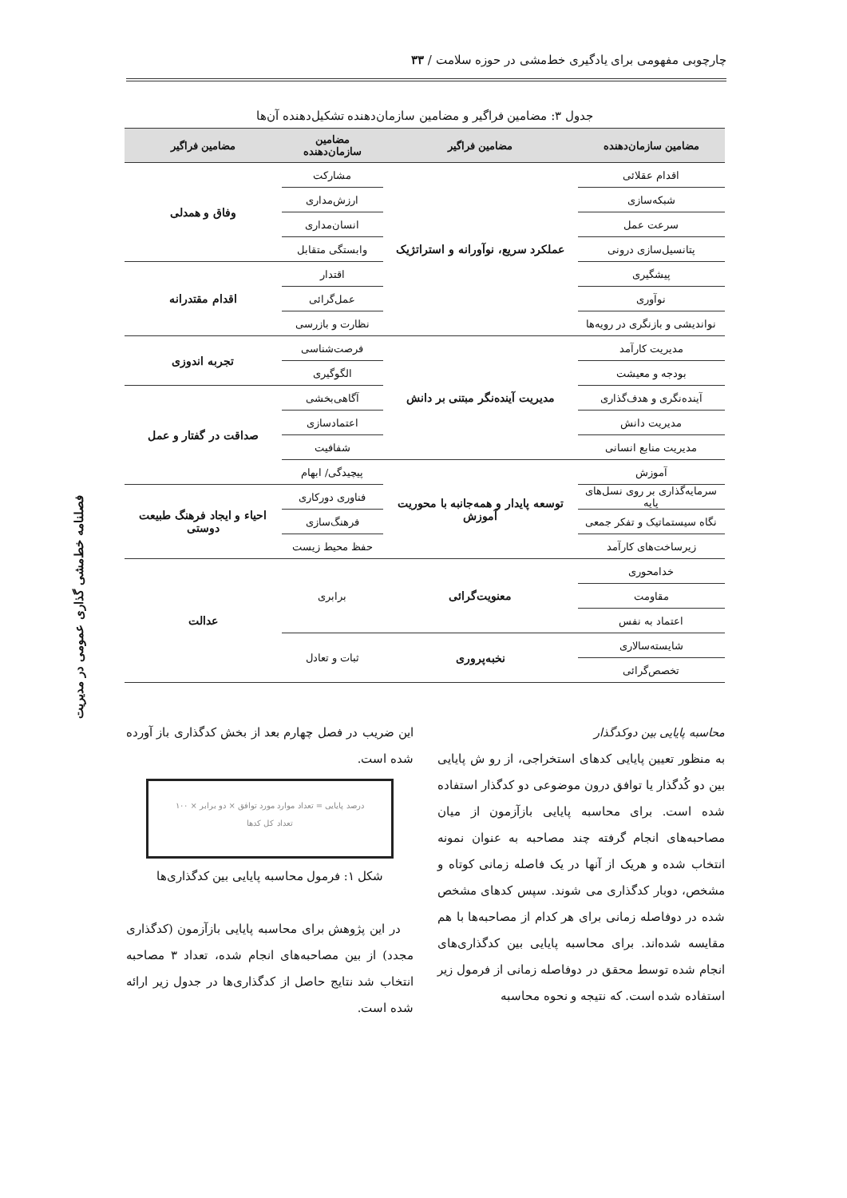چارچوبی مفهومی برای یادگیری خط‌مشی در حوزه سلامت / ۳۳
فصلنامه خط‌مشی گذاری عمومی در مدیریت
جدول ۳: مضامین فراگیر و مضامین سازمان‌دهنده تشکیل‌دهنده آن‌ها
| مضامین سازمان‌دهنده | مضامین فراگیر | مضامین سازمان‌دهنده | مضامین فراگیر |
| --- | --- | --- | --- |
| اقدام عقلائی | عملکرد سریع، نوآورانه و استراتژیک | مشارکت | وفاق و همدلی |
| شبکه‌سازی | | ارزش‌مداری | |
| سرعت عمل | | انسان‌مداری | |
| پتانسیل‌سازی درونی | | وابستگی متقابل | |
| پیشگیری | | اقتدار | اقدام مقتدرانه |
| نوآوری | | عمل‌گرائی | |
| نواندیشی و بازنگری در رویه‌ها | | نظارت و بازرسی | |
| مدیریت کارآمد | مدیریت آینده‌نگر مبتنی بر دانش | فرصت‌شناسی | تجربه اندوزی |
| بودجه و معیشت | | الگوگیری | |
| آینده‌نگری و هدف‌گذاری | | آگاهی‌بخشی | صداقت در گفتار و عمل |
| مدیریت دانش | | اعتمادسازی | |
| مدیریت منابع انسانی | | شفافیت | |
| آموزش | توسعه پایدار و همه‌جانبه با محوریت آموزش | پیچیدگی/ ابهام | |
| سرمایه‌گذاری بر روی نسل‌های پایه | | فناوری دورکاری | احیاء و ایجاد فرهنگ طبیعت دوستی |
| نگاه سیستماتیک و تفکر جمعی | | فرهنگ‌سازی | |
| زیرساخت‌های کارآمد | | حفظ محیط زیست | |
| خدامحوری | معنویت‌گرائی | برابری | عدالت |
| مقاومت | | | |
| اعتماد به نفس | | | |
| شایسته‌سالاری | نخبه‌پروری | ثبات و تعادل | |
| تخصص‌گرائی | | | |
محاسبه پایایی بین دوکدگذار
به منظور تعیین پایایی کدهای استخراجی، از رو ش پایایی بین دو کُدگذار یا توافق درون موضوعی دو کدگذار استفاده شده است. برای محاسبه پایایی بازآزمون از میان مصاحبه‌های انجام گرفته چند مصاحبه به عنوان نمونه انتخاب شده و هریک از آنها در یک فاصله زمانی کوتاه و مشخص، دوبار کدگذاری می شوند. سپس کدهای مشخص شده در دوفاصله زمانی برای هر کدام از مصاحبه‌ها با هم مقایسه شده‌اند. برای محاسبه پایایی بین کدگذاری‌های انجام شده توسط محقق در دوفاصله زمانی از فرمول زیر استفاده شده است. که نتیجه و نحوه محاسبه
این ضریب در فصل چهارم بعد از بخش کدگذاری باز آورده شده است.
درصد پایایی = تعداد موارد مورد توافق × دو برابر × ۱۰۰
تعداد کل کدها
شکل ۱: فرمول محاسبه پایایی بین کدگذاری‌ها
در این پژوهش برای محاسبه پایایی بازآزمون (کدگذاری مجدد) از بین مصاحبه‌های انجام شده، تعداد ۳ مصاحبه انتخاب شد نتایج حاصل از کدگذاری‌ها در جدول زیر ارائه شده است.